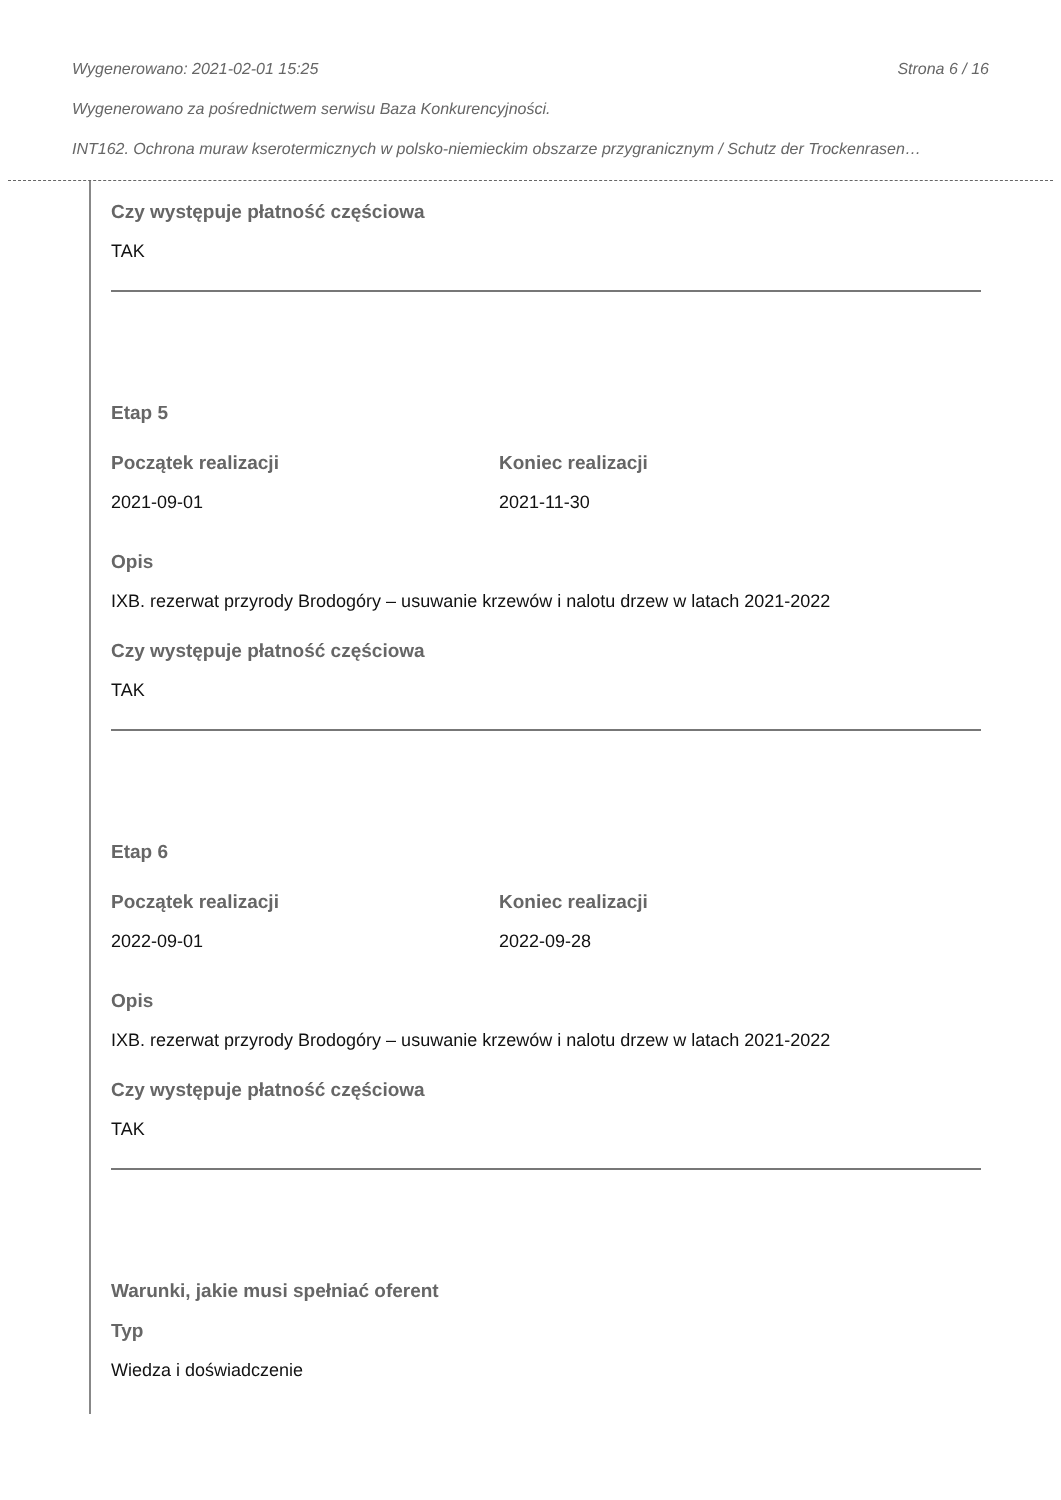Wygenerowano: 2021-02-01 15:25 Strona 6 / 16
Wygenerowano za pośrednictwem serwisu Baza Konkurencyjności.
INT162. Ochrona muraw kserotermicznych w polsko-niemieckim obszarze przygranicznym / Schutz der Trockenrasen…
Czy występuje płatność częściowa
TAK
Etap 5
Początek realizacji
2021-09-01
Koniec realizacji
2021-11-30
Opis
IXB. rezerwat przyrody Brodogóry – usuwanie krzewów i nalotu drzew w latach 2021-2022
Czy występuje płatność częściowa
TAK
Etap 6
Początek realizacji
2022-09-01
Koniec realizacji
2022-09-28
Opis
IXB. rezerwat przyrody Brodogóry – usuwanie krzewów i nalotu drzew w latach 2021-2022
Czy występuje płatność częściowa
TAK
Warunki, jakie musi spełniać oferent
Typ
Wiedza i doświadczenie